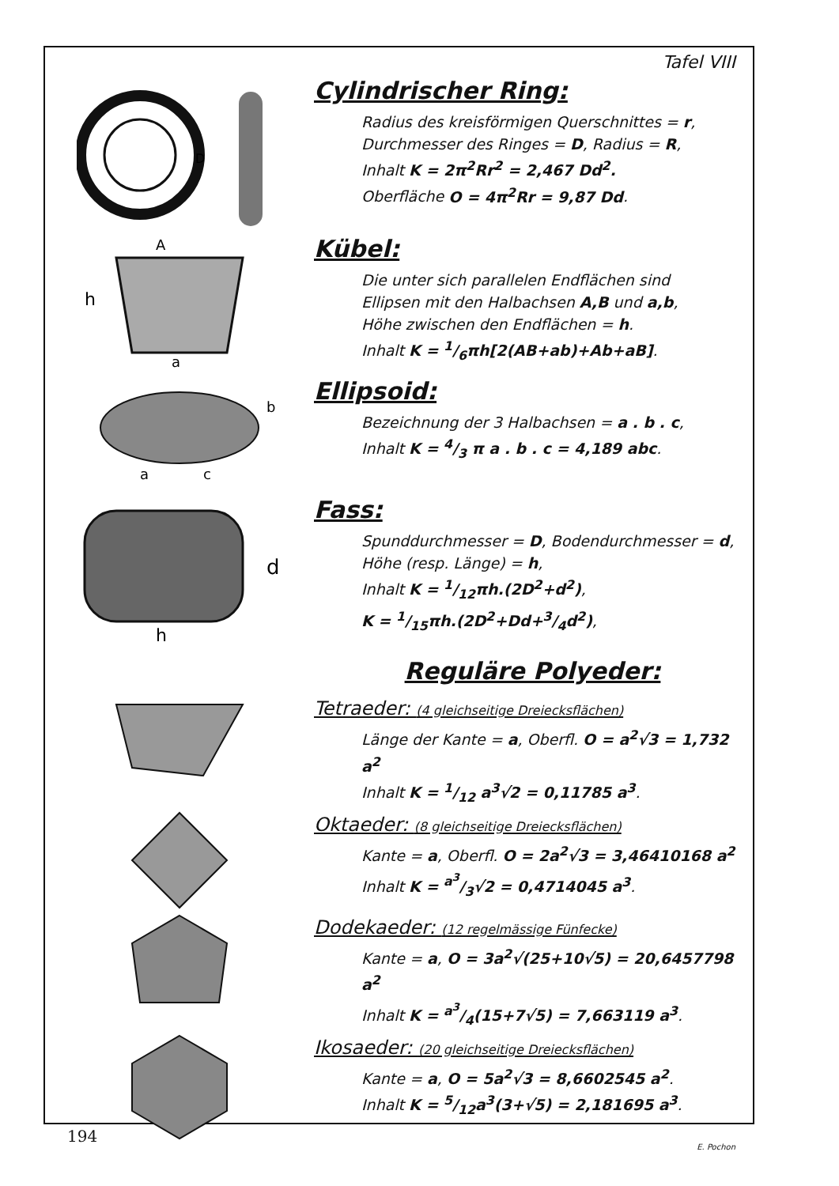Tafel VIII
D
Cylindrischer Ring:
Radius des kreisförmigen Querschnittes = r,
Durchmesser des Ringes = D, Radius = R,
Inhalt K = 2π<sup>2</sup>Rr<sup>2</sup> = 2,467 Dd<sup>2</sup>.
Oberfläche O = 4π<sup>2</sup>Rr = 9,87 Dd.
h
A
a
Kübel:
Die unter sich parallelen Endflächen sind
Ellipsen mit den Halbachsen A,B und a,b,
Höhe zwischen den Endflächen = h.
Inhalt K = 1/6πh[2(AB+ab)+Ab+aB].
a
c
b
Ellipsoid:
Bezeichnung der 3 Halbachsen = a . b . c,
Inhalt K = 4/3 π a . b . c = 4,189 abc.
d
h
Fass:
Spunddurchmesser = D, Bodendurchmesser = d,
Höhe (resp. Länge) = h,
Inhalt K = 1/12πh.(2D<sup>2</sup>+d<sup>2</sup>),
K = 1/15πh.(2D<sup>2</sup>+Dd+3/4d<sup>2</sup>),
Reguläre Polyeder:
Tetraeder: (4 gleichseitige Dreiecksflächen)
Länge der Kante = a, Oberfl. O = a<sup>2</sup>√3 = 1,732 a<sup>2</sup>
Inhalt K = 1/12 a<sup>3</sup>√2 = 0,11785 a<sup>3</sup>.
Oktaeder: (8 gleichseitige Dreiecksflächen)
Kante = a, Oberfl. O = 2a<sup>2</sup>√3 = 3,46410168 a<sup>2</sup>
Inhalt K = a<sup>3</sup>/3√2 = 0,4714045 a<sup>3</sup>.
Dodekaeder: (12 regelmässige Fünfecke)
Kante = a, O = 3a<sup>2</sup>√(25+10√5) = 20,6457798 a<sup>2</sup>
Inhalt K = a<sup>3</sup>/4(15+7√5) = 7,663119 a<sup>3</sup>.
Ikosaeder: (20 gleichseitige Dreiecksflächen)
Kante = a, O = 5a<sup>2</sup>√3 = 8,6602545 a<sup>2</sup>.
Inhalt K = 5/12a<sup>3</sup>(3+√5) = 2,181695 a<sup>3</sup>.
E. Pochon
194